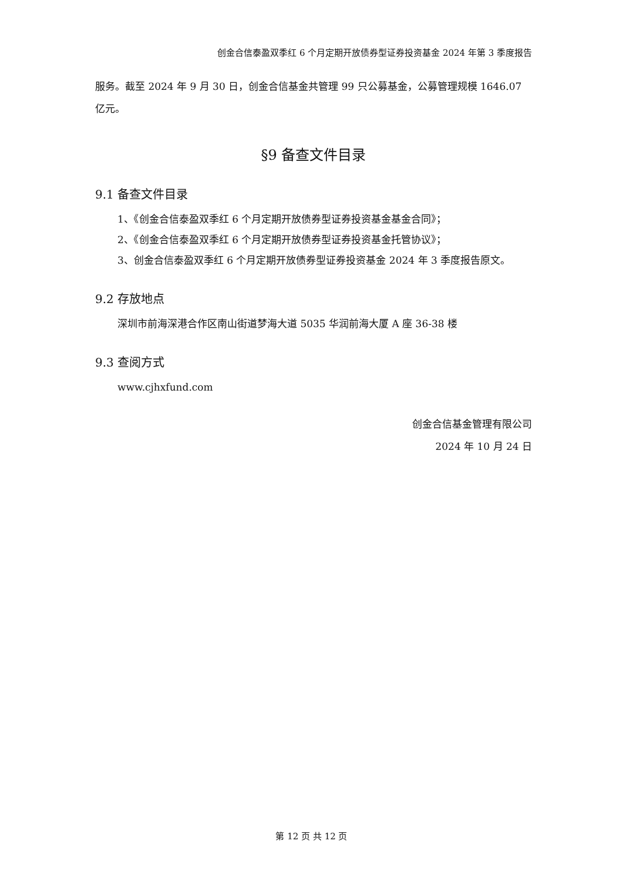创金合信泰盈双季红 6 个月定期开放债券型证券投资基金 2024 年第 3 季度报告
服务。截至 2024 年 9 月 30 日，创金合信基金共管理 99 只公募基金，公募管理规模 1646.07 亿元。
§9 备查文件目录
9.1 备查文件目录
1、《创金合信泰盈双季红 6 个月定期开放债券型证券投资基金基金合同》；
2、《创金合信泰盈双季红 6 个月定期开放债券型证券投资基金托管协议》；
3、创金合信泰盈双季红 6 个月定期开放债券型证券投资基金 2024 年 3 季度报告原文。
9.2 存放地点
深圳市前海深港合作区南山街道梦海大道 5035 华润前海大厦 A 座 36-38 楼
9.3 查阅方式
www.cjhxfund.com
创金合信基金管理有限公司
2024 年 10 月 24 日
第 12 页 共 12 页